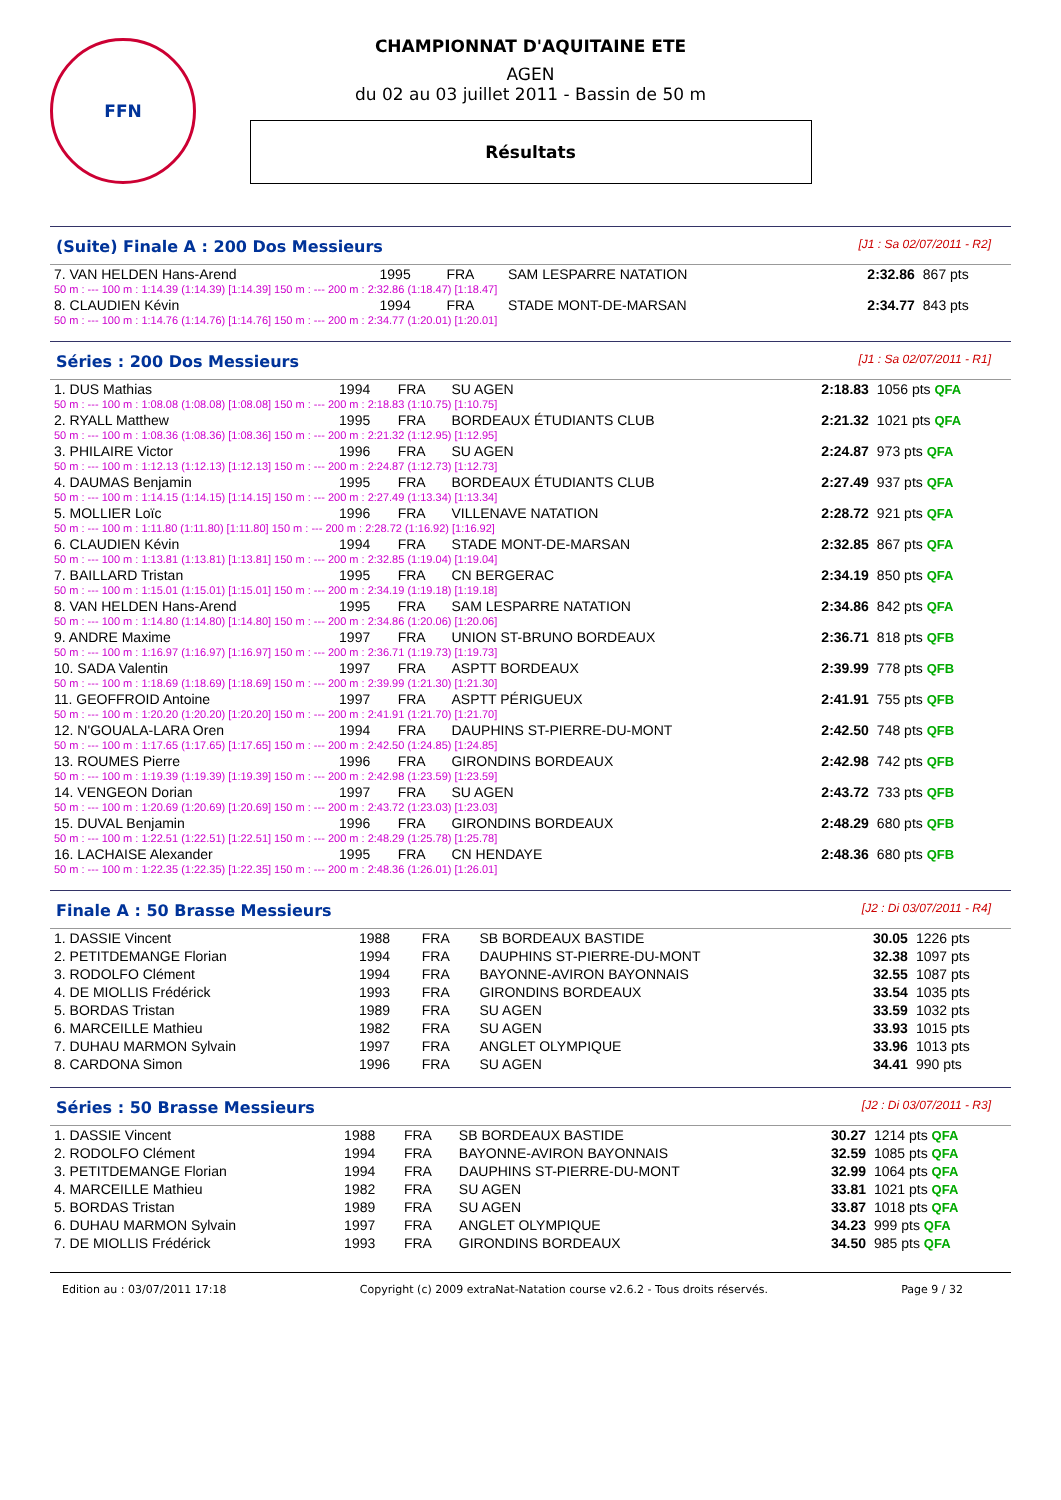FFN
CHAMPIONNAT D'AQUITAINE ETE
AGEN
du 02 au 03 juillet 2011 - Bassin de 50 m
Résultats
(Suite) Finale A : 200 Dos Messieurs [J1 : Sa 02/07/2011 - R2]
| 7. VAN HELDEN Hans-Arend | 1995 | FRA | SAM LESPARRE NATATION | 2:32.86 | 867 pts |
| 50 m : --- 100 m : 1:14.39 (1:14.39) [1:14.39] 150 m : --- 200 m : 2:32.86 (1:18.47) [1:18.47] | | | | | |
| 8. CLAUDIEN Kévin | 1994 | FRA | STADE MONT-DE-MARSAN | 2:34.77 | 843 pts |
| 50 m : --- 100 m : 1:14.76 (1:14.76) [1:14.76] 150 m : --- 200 m : 2:34.77 (1:20.01) [1:20.01] | | | | | |
Séries : 200 Dos Messieurs [J1 : Sa 02/07/2011 - R1]
| 1. DUS Mathias | 1994 | FRA | SU AGEN | 2:18.83 | 1056 pts QFA |
| 50 m : --- 100 m : 1:08.08 (1:08.08) [1:08.08] 150 m : --- 200 m : 2:18.83 (1:10.75) [1:10.75] | | | | | |
| 2. RYALL Matthew | 1995 | FRA | BORDEAUX ÉTUDIANTS CLUB | 2:21.32 | 1021 pts QFA |
| 50 m : --- 100 m : 1:08.36 (1:08.36) [1:08.36] 150 m : --- 200 m : 2:21.32 (1:12.95) [1:12.95] | | | | | |
| 3. PHILAIRE Victor | 1996 | FRA | SU AGEN | 2:24.87 | 973 pts QFA |
| 50 m : --- 100 m : 1:12.13 (1:12.13) [1:12.13] 150 m : --- 200 m : 2:24.87 (1:12.73) [1:12.73] | | | | | |
| 4. DAUMAS Benjamin | 1995 | FRA | BORDEAUX ÉTUDIANTS CLUB | 2:27.49 | 937 pts QFA |
| 50 m : --- 100 m : 1:14.15 (1:14.15) [1:14.15] 150 m : --- 200 m : 2:27.49 (1:13.34) [1:13.34] | | | | | |
| 5. MOLLIER Loïc | 1996 | FRA | VILLENAVE NATATION | 2:28.72 | 921 pts QFA |
| 50 m : --- 100 m : 1:11.80 (1:11.80) [1:11.80] 150 m : --- 200 m : 2:28.72 (1:16.92) [1:16.92] | | | | | |
| 6. CLAUDIEN Kévin | 1994 | FRA | STADE MONT-DE-MARSAN | 2:32.85 | 867 pts QFA |
| 50 m : --- 100 m : 1:13.81 (1:13.81) [1:13.81] 150 m : --- 200 m : 2:32.85 (1:19.04) [1:19.04] | | | | | |
| 7. BAILLARD Tristan | 1995 | FRA | CN BERGERAC | 2:34.19 | 850 pts QFA |
| 50 m : --- 100 m : 1:15.01 (1:15.01) [1:15.01] 150 m : --- 200 m : 2:34.19 (1:19.18) [1:19.18] | | | | | |
| 8. VAN HELDEN Hans-Arend | 1995 | FRA | SAM LESPARRE NATATION | 2:34.86 | 842 pts QFA |
| 50 m : --- 100 m : 1:14.80 (1:14.80) [1:14.80] 150 m : --- 200 m : 2:34.86 (1:20.06) [1:20.06] | | | | | |
| 9. ANDRE Maxime | 1997 | FRA | UNION ST-BRUNO BORDEAUX | 2:36.71 | 818 pts QFB |
| 50 m : --- 100 m : 1:16.97 (1:16.97) [1:16.97] 150 m : --- 200 m : 2:36.71 (1:19.73) [1:19.73] | | | | | |
| 10. SADA Valentin | 1997 | FRA | ASPTT BORDEAUX | 2:39.99 | 778 pts QFB |
| 50 m : --- 100 m : 1:18.69 (1:18.69) [1:18.69] 150 m : --- 200 m : 2:39.99 (1:21.30) [1:21.30] | | | | | |
| 11. GEOFFROID Antoine | 1997 | FRA | ASPTT PÉRIGUEUX | 2:41.91 | 755 pts QFB |
| 50 m : --- 100 m : 1:20.20 (1:20.20) [1:20.20] 150 m : --- 200 m : 2:41.91 (1:21.70) [1:21.70] | | | | | |
| 12. N'GOUALA-LARA Oren | 1994 | FRA | DAUPHINS ST-PIERRE-DU-MONT | 2:42.50 | 748 pts QFB |
| 50 m : --- 100 m : 1:17.65 (1:17.65) [1:17.65] 150 m : --- 200 m : 2:42.50 (1:24.85) [1:24.85] | | | | | |
| 13. ROUMES Pierre | 1996 | FRA | GIRONDINS BORDEAUX | 2:42.98 | 742 pts QFB |
| 50 m : --- 100 m : 1:19.39 (1:19.39) [1:19.39] 150 m : --- 200 m : 2:42.98 (1:23.59) [1:23.59] | | | | | |
| 14. VENGEON Dorian | 1997 | FRA | SU AGEN | 2:43.72 | 733 pts QFB |
| 50 m : --- 100 m : 1:20.69 (1:20.69) [1:20.69] 150 m : --- 200 m : 2:43.72 (1:23.03) [1:23.03] | | | | | |
| 15. DUVAL Benjamin | 1996 | FRA | GIRONDINS BORDEAUX | 2:48.29 | 680 pts QFB |
| 50 m : --- 100 m : 1:22.51 (1:22.51) [1:22.51] 150 m : --- 200 m : 2:48.29 (1:25.78) [1:25.78] | | | | | |
| 16. LACHAISE Alexander | 1995 | FRA | CN HENDAYE | 2:48.36 | 680 pts QFB |
| 50 m : --- 100 m : 1:22.35 (1:22.35) [1:22.35] 150 m : --- 200 m : 2:48.36 (1:26.01) [1:26.01] | | | | | |
Finale A : 50 Brasse Messieurs [J2 : Di 03/07/2011 - R4]
| 1. DASSIE Vincent | 1988 | FRA | SB BORDEAUX BASTIDE | 30.05 | 1226 pts |
| 2. PETITDEMANGE Florian | 1994 | FRA | DAUPHINS ST-PIERRE-DU-MONT | 32.38 | 1097 pts |
| 3. RODOLFO Clément | 1994 | FRA | BAYONNE-AVIRON BAYONNAIS | 32.55 | 1087 pts |
| 4. DE MIOLLIS Frédérick | 1993 | FRA | GIRONDINS BORDEAUX | 33.54 | 1035 pts |
| 5. BORDAS Tristan | 1989 | FRA | SU AGEN | 33.59 | 1032 pts |
| 6. MARCEILLE Mathieu | 1982 | FRA | SU AGEN | 33.93 | 1015 pts |
| 7. DUHAU MARMON Sylvain | 1997 | FRA | ANGLET OLYMPIQUE | 33.96 | 1013 pts |
| 8. CARDONA Simon | 1996 | FRA | SU AGEN | 34.41 | 990 pts |
Séries : 50 Brasse Messieurs [J2 : Di 03/07/2011 - R3]
| 1. DASSIE Vincent | 1988 | FRA | SB BORDEAUX BASTIDE | 30.27 | 1214 pts QFA |
| 2. RODOLFO Clément | 1994 | FRA | BAYONNE-AVIRON BAYONNAIS | 32.59 | 1085 pts QFA |
| 3. PETITDEMANGE Florian | 1994 | FRA | DAUPHINS ST-PIERRE-DU-MONT | 32.99 | 1064 pts QFA |
| 4. MARCEILLE Mathieu | 1982 | FRA | SU AGEN | 33.81 | 1021 pts QFA |
| 5. BORDAS Tristan | 1989 | FRA | SU AGEN | 33.87 | 1018 pts QFA |
| 6. DUHAU MARMON Sylvain | 1997 | FRA | ANGLET OLYMPIQUE | 34.23 | 999 pts QFA |
| 7. DE MIOLLIS Frédérick | 1993 | FRA | GIRONDINS BORDEAUX | 34.50 | 985 pts QFA |
Edition au : 03/07/2011 17:18 Copyright (c) 2009 extraNat-Natation course v2.6.2 - Tous droits réservés. Page 9 / 32